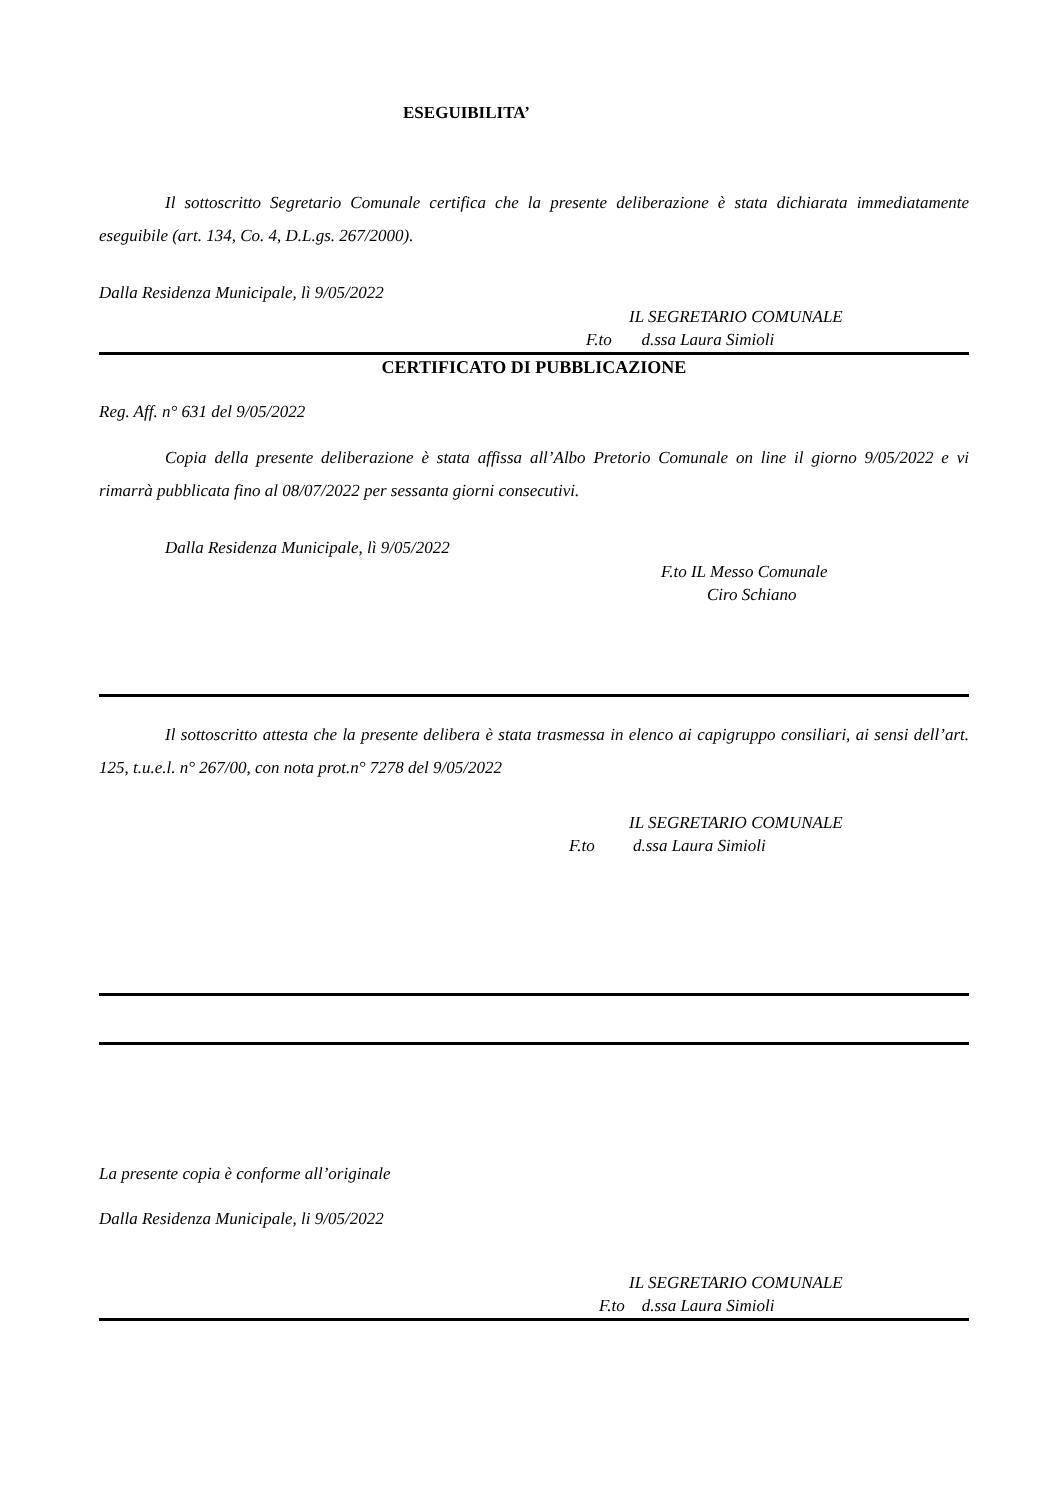ESEGUIBILITA’
Il sottoscritto Segretario Comunale certifica che la presente deliberazione è stata dichiarata immediatamente eseguibile (art. 134, Co. 4, D.L.gs. 267/2000).
Dalla Residenza Municipale, lì 9/05/2022
IL SEGRETARIO COMUNALE
F.to d.ssa Laura Simioli
CERTIFICATO DI PUBBLICAZIONE
Reg. Aff. n° 631 del 9/05/2022
Copia della presente deliberazione è stata affissa all’Albo Pretorio Comunale on line il giorno 9/05/2022 e vi rimarrà pubblicata fino al 08/07/2022 per sessanta giorni consecutivi.
Dalla Residenza Municipale, lì 9/05/2022
F.to IL Messo Comunale
Ciro Schiano
Il sottoscritto attesta che la presente delibera è stata trasmessa in elenco ai capigruppo consiliari, ai sensi dell’art. 125, t.u.e.l. n° 267/00, con nota prot.n° 7278 del 9/05/2022
IL SEGRETARIO COMUNALE
F.to d.ssa Laura Simioli
La presente copia è conforme all’originale
Dalla Residenza Municipale, li 9/05/2022
IL SEGRETARIO COMUNALE
F.to d.ssa Laura Simioli